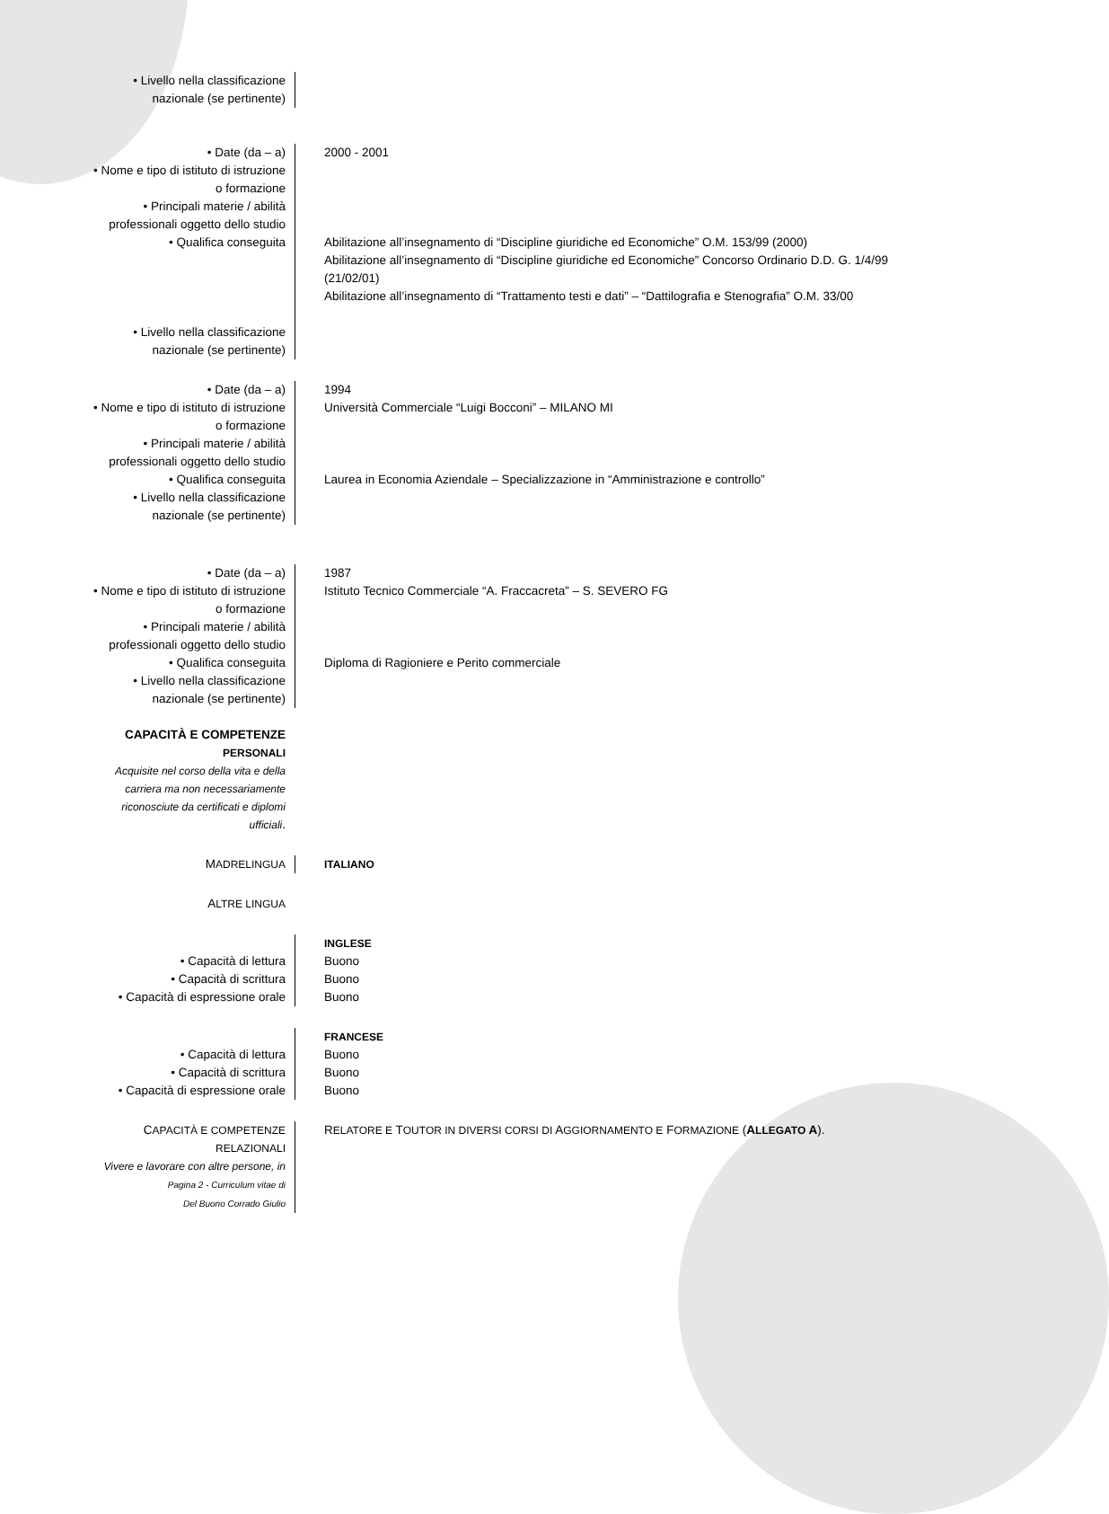• Livello nella classificazione
nazionale (se pertinente)
• Date (da – a)
• Nome e tipo di istituto di istruzione
o formazione
• Principali materie / abilità
professionali oggetto dello studio
• Qualifica conseguita
• Livello nella classificazione
nazionale (se pertinente)
2000 - 2001
Abilitazione all’insegnamento di “Discipline giuridiche ed Economiche” O.M. 153/99 (2000)
Abilitazione all’insegnamento di “Discipline giuridiche ed Economiche” Concorso Ordinario D.D. G. 1/4/99 (21/02/01)
Abilitazione all’insegnamento di “Trattamento testi e dati” – “Dattilografia e Stenografia” O.M. 33/00
• Date (da – a)
• Nome e tipo di istituto di istruzione
o formazione
• Principali materie / abilità
professionali oggetto dello studio
• Qualifica conseguita
• Livello nella classificazione
nazionale (se pertinente)
1994
Università Commerciale “Luigi Bocconi” – MILANO MI
Laurea in Economia Aziendale – Specializzazione in “Amministrazione e controllo”
• Date (da – a)
• Nome e tipo di istituto di istruzione
o formazione
• Principali materie / abilità
professionali oggetto dello studio
• Qualifica conseguita
• Livello nella classificazione
nazionale (se pertinente)
1987
Istituto Tecnico Commerciale “A. Fraccacreta” – S. SEVERO FG
Diploma di Ragioniere e Perito commerciale
CAPACITÀ E COMPETENZE
PERSONALI
Acquisite nel corso della vita e della
carriera ma non necessariamente
riconosciute da certificati e diplomi
ufficiali.
MADRELINGUA ITALIANO
ALTRE LINGUA
• Capacità di lettura
• Capacità di scrittura
• Capacità di espressione orale
INGLESE
Buono
Buono
Buono
• Capacità di lettura
• Capacità di scrittura
• Capacità di espressione orale
FRANCESE
Buono
Buono
Buono
CAPACITÀ E COMPETENZE
RELAZIONALI
Vivere e lavorare con altre persone, in
Pagina 2 - Curriculum vitae di
Del Buono Corrado Giulio
RELATORE E TOUTOR IN DIVERSI CORSI DI AGGIORNAMENTO E FORMAZIONE (ALLEGATO A).